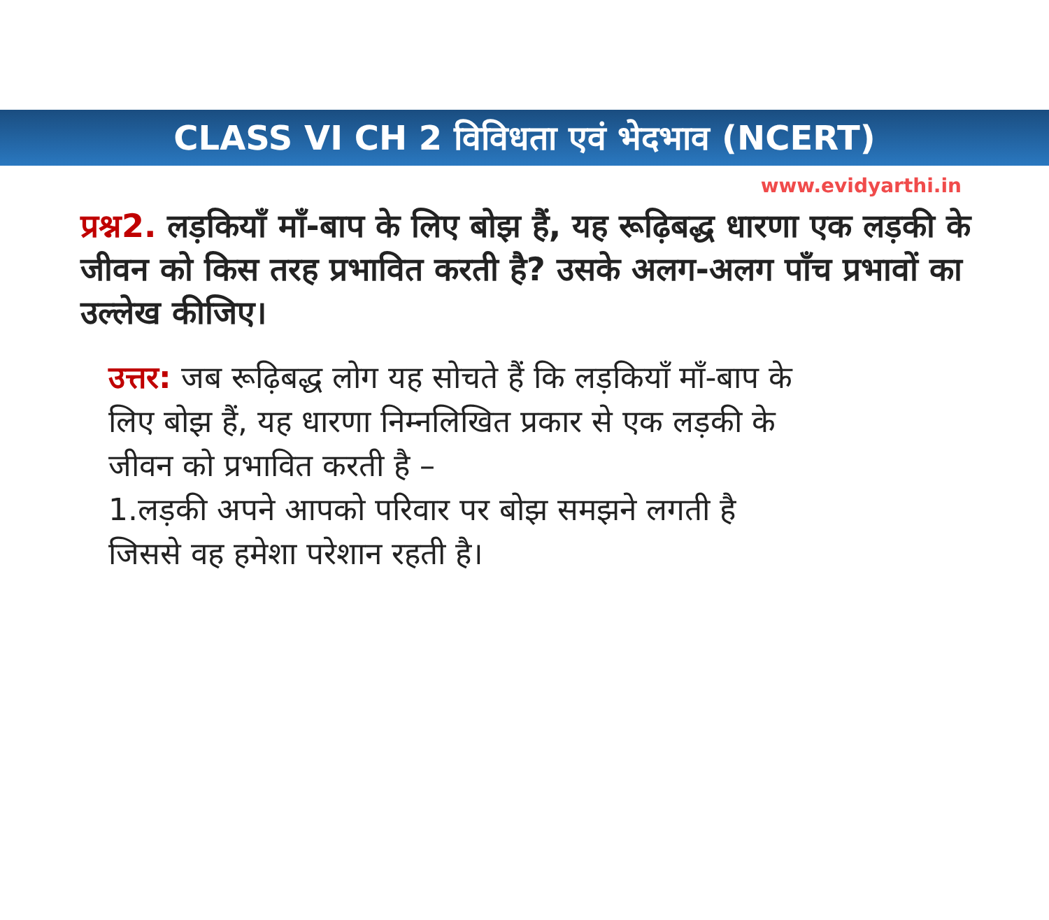CLASS VI CH 2 विविधता एवं भेदभाव (NCERT)
www.evidyarthi.in
प्रश्न2. लड़कियाँ माँ-बाप के लिए बोझ हैं, यह रूढ़िबद्ध धारणा एक लड़की के जीवन को किस तरह प्रभावित करती है? उसके अलग-अलग पाँच प्रभावों का उल्लेख कीजिए।
उत्तर: जब रूढ़िबद्ध लोग यह सोचते हैं कि लड़कियाँ माँ-बाप के लिए बोझ हैं, यह धारणा निम्नलिखित प्रकार से एक लड़की के जीवन को प्रभावित करती है –
1.लड़की अपने आपको परिवार पर बोझ समझने लगती है जिससे वह हमेशा परेशान रहती है।